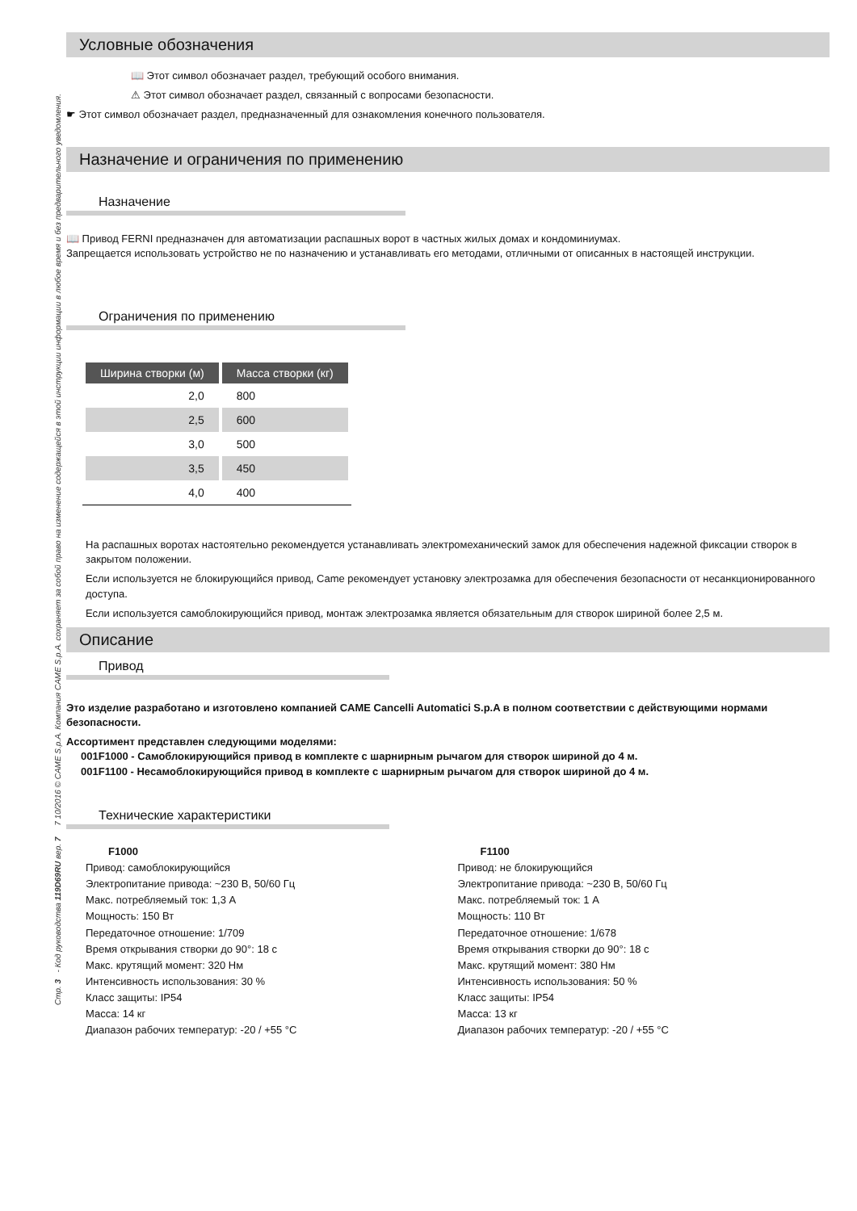Стр. 3 - Код руководства 119D69RU вер. 7 7 10/2016 © CAME S.p.A. Компания CAME S.p.A. сохраняет за собой право на изменение содержащейся в этой инструкции информации в любое время и без предварительного уведомления.
Условные обозначения
📖 Этот символ обозначает раздел, требующий особого внимания.
⚠ Этот символ обозначает раздел, связанный с вопросами безопасности.
☛ Этот символ обозначает раздел, предназначенный для ознакомления конечного пользователя.
Назначение и ограничения по применению
Назначение
📖 Привод FERNI предназначен для автоматизации распашных ворот в частных жилых домах и кондоминиумах.
Запрещается использовать устройство не по назначению и устанавливать его методами, отличными от описанных в настоящей инструкции.
Ограничения по применению
| Ширина створки (м) | Масса створки (кг) |
| --- | --- |
| 2,0 | 800 |
| 2,5 | 600 |
| 3,0 | 500 |
| 3,5 | 450 |
| 4,0 | 400 |
На распашных воротах настоятельно рекомендуется устанавливать электромеханический замок для обеспечения надежной фиксации створок в закрытом положении.
Если используется не блокирующийся привод, Came рекомендует установку электрозамка для обеспечения безопасности от несанкционированного доступа.
Если используется самоблокирующийся привод, монтаж электрозамка является обязательным для створок шириной более 2,5 м.
Описание
Привод
Это изделие разработано и изготовлено компанией CAME Cancelli Automatici S.p.A в полном соответствии с действующими нормами безопасности.
Ассортимент представлен следующими моделями:
001F1000 - Самоблокирующийся привод в комплекте с шарнирным рычагом для створок шириной до 4 м.
001F1100 - Несамоблокирующийся привод в комплекте с шарнирным рычагом для створок шириной до 4 м.
Технические характеристики
F1000
Привод: самоблокирующийся
Электропитание привода: ~230 В, 50/60 Гц
Макс. потребляемый ток: 1,3 А
Мощность: 150 Вт
Передаточное отношение: 1/709
Время открывания створки до 90°: 18 с
Макс. крутящий момент: 320 Нм
Интенсивность использования: 30 %
Класс защиты: IP54
Масса: 14 кг
Диапазон рабочих температур: -20 / +55 °C
F1100
Привод: не блокирующийся
Электропитание привода: ~230 В, 50/60 Гц
Макс. потребляемый ток: 1 А
Мощность: 110 Вт
Передаточное отношение: 1/678
Время открывания створки до 90°: 18 с
Макс. крутящий момент: 380 Нм
Интенсивность использования: 50 %
Класс защиты: IP54
Масса: 13 кг
Диапазон рабочих температур: -20 / +55 °C